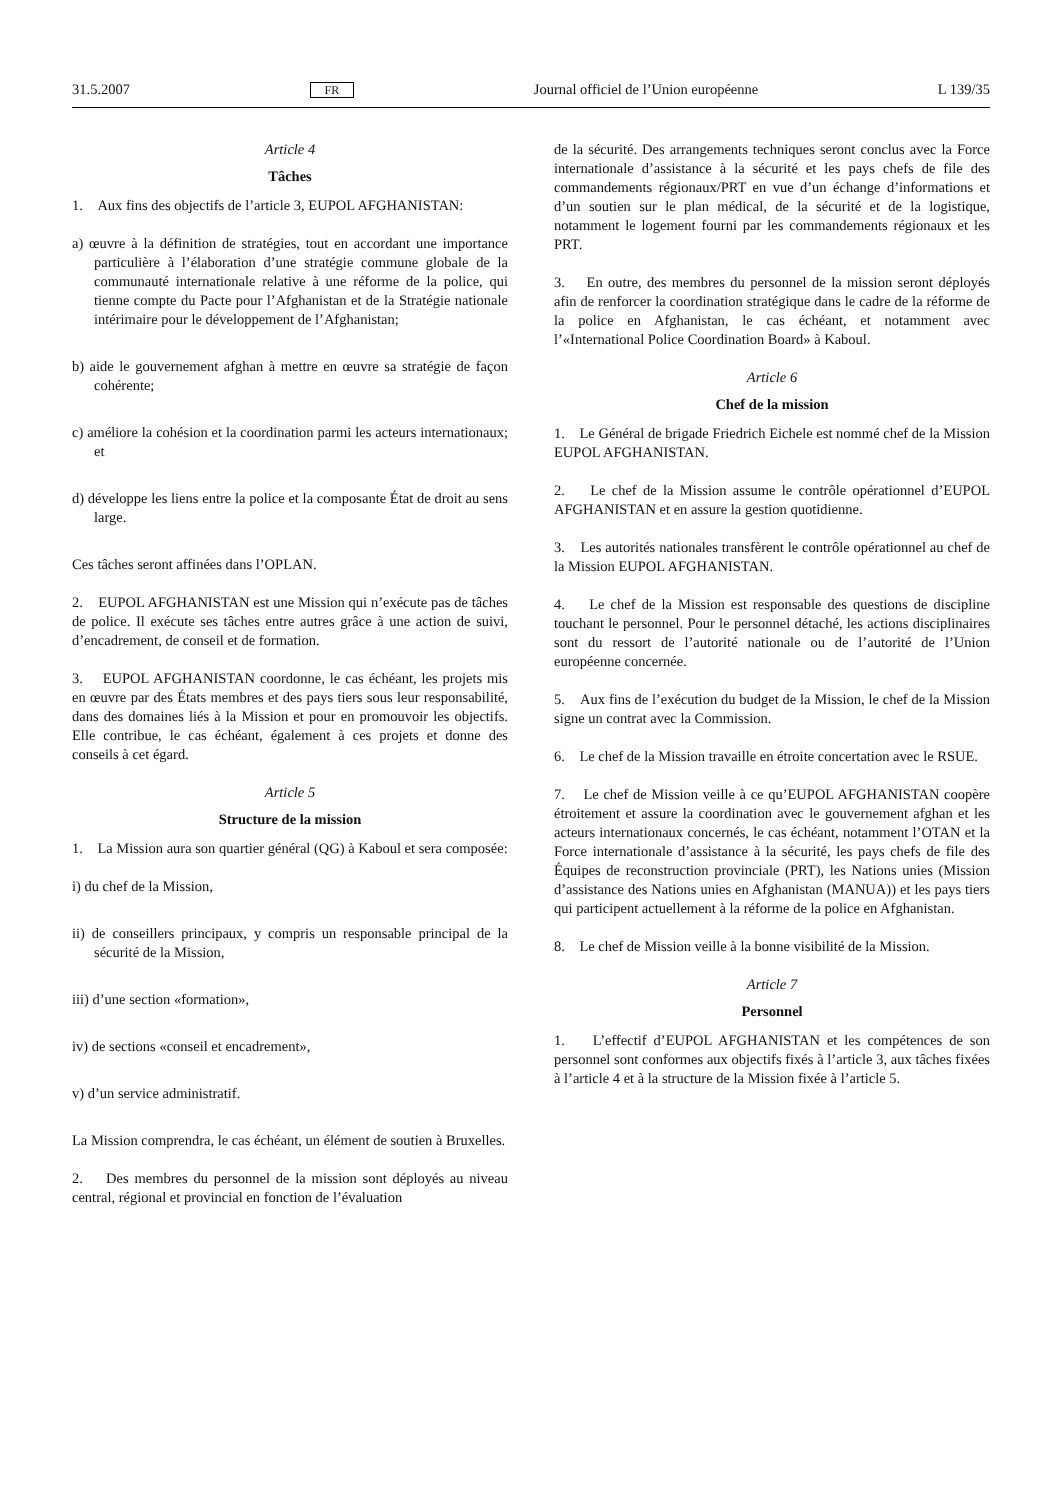31.5.2007 FR Journal officiel de l’Union européenne L 139/35
Article 4
Tâches
1. Aux fins des objectifs de l’article 3, EUPOL AFGHANISTAN:
a) œuvre à la définition de stratégies, tout en accordant une importance particulière à l’élaboration d’une stratégie commune globale de la communauté internationale relative à une réforme de la police, qui tienne compte du Pacte pour l’Afghanistan et de la Stratégie nationale intérimaire pour le développement de l’Afghanistan;
b) aide le gouvernement afghan à mettre en œuvre sa stratégie de façon cohérente;
c) améliore la cohésion et la coordination parmi les acteurs internationaux; et
d) développe les liens entre la police et la composante État de droit au sens large.
Ces tâches seront affinées dans l’OPLAN.
2. EUPOL AFGHANISTAN est une Mission qui n’exécute pas de tâches de police. Il exécute ses tâches entre autres grâce à une action de suivi, d’encadrement, de conseil et de formation.
3. EUPOL AFGHANISTAN coordonne, le cas échéant, les projets mis en œuvre par des États membres et des pays tiers sous leur responsabilité, dans des domaines liés à la Mission et pour en promouvoir les objectifs. Elle contribue, le cas échéant, également à ces projets et donne des conseils à cet égard.
Article 5
Structure de la mission
1. La Mission aura son quartier général (QG) à Kaboul et sera composée:
i) du chef de la Mission,
ii) de conseillers principaux, y compris un responsable principal de la sécurité de la Mission,
iii) d’une section «formation»,
iv) de sections «conseil et encadrement»,
v) d’un service administratif.
La Mission comprendra, le cas échéant, un élément de soutien à Bruxelles.
2. Des membres du personnel de la mission sont déployés au niveau central, régional et provincial en fonction de l’évaluation
de la sécurité. Des arrangements techniques seront conclus avec la Force internationale d’assistance à la sécurité et les pays chefs de file des commandements régionaux/PRT en vue d’un échange d’informations et d’un soutien sur le plan médical, de la sécurité et de la logistique, notamment le logement fourni par les commandements régionaux et les PRT.
3. En outre, des membres du personnel de la mission seront déployés afin de renforcer la coordination stratégique dans le cadre de la réforme de la police en Afghanistan, le cas échéant, et notamment avec l’«International Police Coordination Board» à Kaboul.
Article 6
Chef de la mission
1. Le Général de brigade Friedrich Eichele est nommé chef de la Mission EUPOL AFGHANISTAN.
2. Le chef de la Mission assume le contrôle opérationnel d’EUPOL AFGHANISTAN et en assure la gestion quotidienne.
3. Les autorités nationales transfèrent le contrôle opérationnel au chef de la Mission EUPOL AFGHANISTAN.
4. Le chef de la Mission est responsable des questions de discipline touchant le personnel. Pour le personnel détaché, les actions disciplinaires sont du ressort de l’autorité nationale ou de l’autorité de l’Union européenne concernée.
5. Aux fins de l’exécution du budget de la Mission, le chef de la Mission signe un contrat avec la Commission.
6. Le chef de la Mission travaille en étroite concertation avec le RSUE.
7. Le chef de Mission veille à ce qu’EUPOL AFGHANISTAN coopère étroitement et assure la coordination avec le gouvernement afghan et les acteurs internationaux concernés, le cas échéant, notamment l’OTAN et la Force internationale d’assistance à la sécurité, les pays chefs de file des Équipes de reconstruction provinciale (PRT), les Nations unies (Mission d’assistance des Nations unies en Afghanistan (MANUA)) et les pays tiers qui participent actuellement à la réforme de la police en Afghanistan.
8. Le chef de Mission veille à la bonne visibilité de la Mission.
Article 7
Personnel
1. L’effectif d’EUPOL AFGHANISTAN et les compétences de son personnel sont conformes aux objectifs fixés à l’article 3, aux tâches fixées à l’article 4 et à la structure de la Mission fixée à l’article 5.